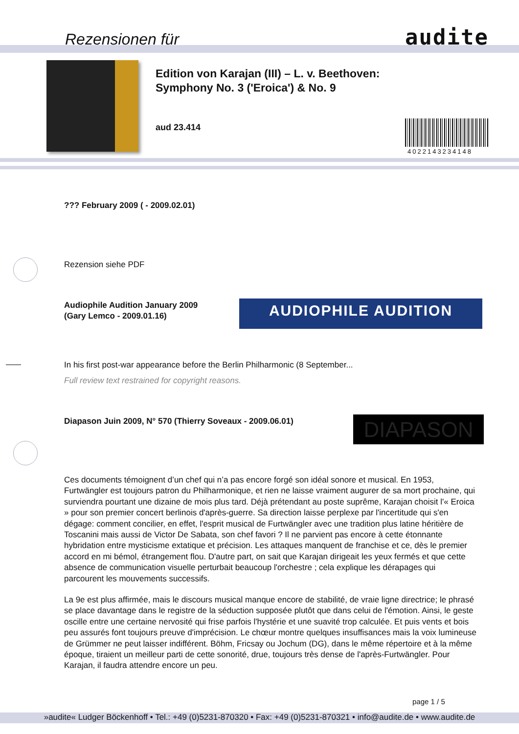Rezensionen für audite
Edition von Karajan (III) – L. v. Beethoven: Symphony No. 3 ('Eroica') & No. 9
aud 23.414
4022143234148
??? February 2009 ( - 2009.02.01)
Rezension siehe PDF
Audiophile Audition January 2009 (Gary Lemco - 2009.01.16)
AUDIOPHILE AUDITION
In his first post-war appearance before the Berlin Philharmonic (8 September...
Full review text restrained for copyright reasons.
Diapason Juin 2009, N° 570 (Thierry Soveaux - 2009.06.01) DIAPASON
Ces documents témoignent d’un chef qui n’a pas encore forgé son idéal sonore et musical. En 1953, Furtwängler est toujours patron du Philharmonique, et rien ne laisse vraiment augurer de sa mort prochaine, qui surviendra pourtant une dizaine de mois plus tard. Déjà prétendant au poste suprême, Karajan choisit l'« Eroica » pour son premier concert berlinois d'après-guerre. Sa direction laisse perplexe par l'incertitude qui s'en dégage: comment concilier, en effet, l'esprit musical de Furtwängler avec une tradition plus latine héritière de Toscanini mais aussi de Victor De Sabata, son chef favori ? Il ne parvient pas encore à cette étonnante hybridation entre mysticisme extatique et précision. Les attaques manquent de franchise et ce, dès le premier accord en mi bémol, étrangement flou. D'autre part, on sait que Karajan dirigeait les yeux fermés et que cette absence de communication visuelle perturbait beaucoup l'orchestre ; cela explique les dérapages qui parcourent les mouvements successifs.
La 9e est plus affirmée, mais le discours musical manque encore de stabilité, de vraie ligne directrice; le phrasé se place davantage dans le registre de la séduction supposée plutôt que dans celui de l'émotion. Ainsi, le geste oscille entre une certaine nervosité qui frise parfois l'hystérie et une suavité trop calculée. Et puis vents et bois peu assurés font toujours preuve d'imprécision. Le chœur montre quelques insuffisances mais la voix lumineuse de Grümmer ne peut laisser indifférent. Böhm, Fricsay ou Jochum (DG), dans le même répertoire et à la même époque, tiraient un meilleur parti de cette sonorité, drue, toujours très dense de l'après-Furtwängler. Pour Karajan, il faudra attendre encore un peu.
page 1 / 5
»audite« Ludger Böckenhoff • Tel.: +49 (0)5231-870320 • Fax: +49 (0)5231-870321 • info@audite.de • www.audite.de